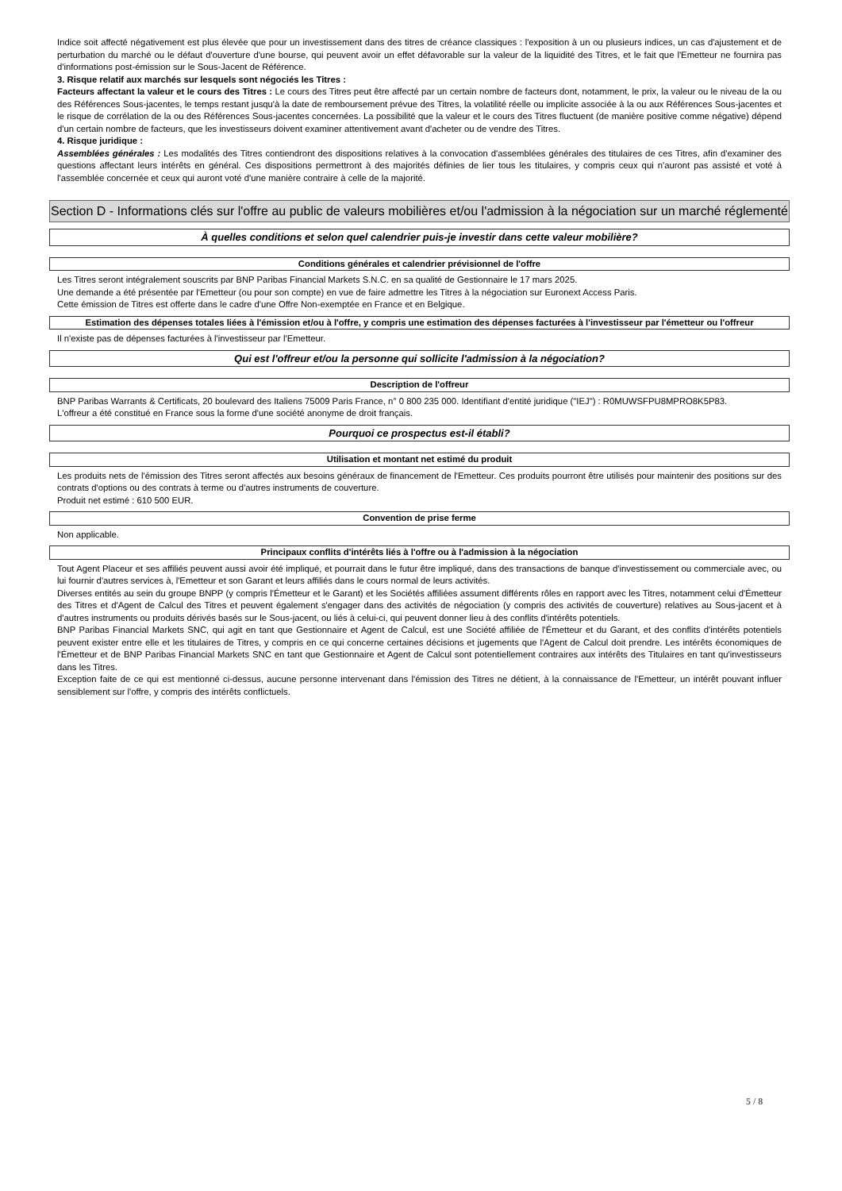Indice soit affecté négativement est plus élevée que pour un investissement dans des titres de créance classiques : l'exposition à un ou plusieurs indices, un cas d'ajustement et de perturbation du marché ou le défaut d'ouverture d'une bourse, qui peuvent avoir un effet défavorable sur la valeur de la liquidité des Titres, et le fait que l'Emetteur ne fournira pas d'informations post-émission sur le Sous-Jacent de Référence.
3. Risque relatif aux marchés sur lesquels sont négociés les Titres :
Facteurs affectant la valeur et le cours des Titres : Le cours des Titres peut être affecté par un certain nombre de facteurs dont, notamment, le prix, la valeur ou le niveau de la ou des Références Sous-jacentes, le temps restant jusqu'à la date de remboursement prévue des Titres, la volatilité réelle ou implicite associée à la ou aux Références Sous-jacentes et le risque de corrélation de la ou des Références Sous-jacentes concernées. La possibilité que la valeur et le cours des Titres fluctuent (de manière positive comme négative) dépend d'un certain nombre de facteurs, que les investisseurs doivent examiner attentivement avant d'acheter ou de vendre des Titres.
4. Risque juridique :
Assemblées générales : Les modalités des Titres contiendront des dispositions relatives à la convocation d'assemblées générales des titulaires de ces Titres, afin d'examiner des questions affectant leurs intérêts en général. Ces dispositions permettront à des majorités définies de lier tous les titulaires, y compris ceux qui n'auront pas assisté et voté à l'assemblée concernée et ceux qui auront voté d'une manière contraire à celle de la majorité.
Section D - Informations clés sur l'offre au public de valeurs mobilières et/ou l'admission à la négociation sur un marché réglementé
À quelles conditions et selon quel calendrier puis-je investir dans cette valeur mobilière?
Conditions générales et calendrier prévisionnel de l'offre
Les Titres seront intégralement souscrits par BNP Paribas Financial Markets S.N.C. en sa qualité de Gestionnaire le 17 mars 2025.
Une demande a été présentée par l'Emetteur (ou pour son compte) en vue de faire admettre les Titres à la négociation sur Euronext Access Paris.
Cette émission de Titres est offerte dans le cadre d'une Offre Non-exemptée en France et en Belgique.
Estimation des dépenses totales liées à l'émission et/ou à l'offre, y compris une estimation des dépenses facturées à l'investisseur par l'émetteur ou l'offreur
Il n'existe pas de dépenses facturées à l'investisseur par l'Emetteur.
Qui est l'offreur et/ou la personne qui sollicite l'admission à la négociation?
Description de l'offreur
BNP Paribas Warrants & Certificats, 20 boulevard des Italiens 75009 Paris France, n° 0 800 235 000. Identifiant d'entité juridique ("IEJ") : R0MUWSFPU8MPRO8K5P83.
L'offreur a été constitué en France sous la forme d'une société anonyme de droit français.
Pourquoi ce prospectus est-il établi?
Utilisation et montant net estimé du produit
Les produits nets de l'émission des Titres seront affectés aux besoins généraux de financement de l'Emetteur. Ces produits pourront être utilisés pour maintenir des positions sur des contrats d'options ou des contrats à terme ou d'autres instruments de couverture.
Produit net estimé : 610 500 EUR.
Convention de prise ferme
Non applicable.
Principaux conflits d'intérêts liés à l'offre ou à l'admission à la négociation
Tout Agent Placeur et ses affiliés peuvent aussi avoir été impliqué, et pourrait dans le futur être impliqué, dans des transactions de banque d'investissement ou commerciale avec, ou lui fournir d'autres services à, l'Emetteur et son Garant et leurs affiliés dans le cours normal de leurs activités.
Diverses entités au sein du groupe BNPP (y compris l'Émetteur et le Garant) et les Sociétés affiliées assument différents rôles en rapport avec les Titres, notamment celui d'Émetteur des Titres et d'Agent de Calcul des Titres et peuvent également s'engager dans des activités de négociation (y compris des activités de couverture) relatives au Sous-jacent et à d'autres instruments ou produits dérivés basés sur le Sous-jacent, ou liés à celui-ci, qui peuvent donner lieu à des conflits d'intérêts potentiels.
BNP Paribas Financial Markets SNC, qui agit en tant que Gestionnaire et Agent de Calcul, est une Société affiliée de l'Émetteur et du Garant, et des conflits d'intérêts potentiels peuvent exister entre elle et les titulaires de Titres, y compris en ce qui concerne certaines décisions et jugements que l'Agent de Calcul doit prendre. Les intérêts économiques de l'Émetteur et de BNP Paribas Financial Markets SNC en tant que Gestionnaire et Agent de Calcul sont potentiellement contraires aux intérêts des Titulaires en tant qu'investisseurs dans les Titres.
Exception faite de ce qui est mentionné ci-dessus, aucune personne intervenant dans l'émission des Titres ne détient, à la connaissance de l'Emetteur, un intérêt pouvant influer sensiblement sur l'offre, y compris des intérêts conflictuels.
5 / 8